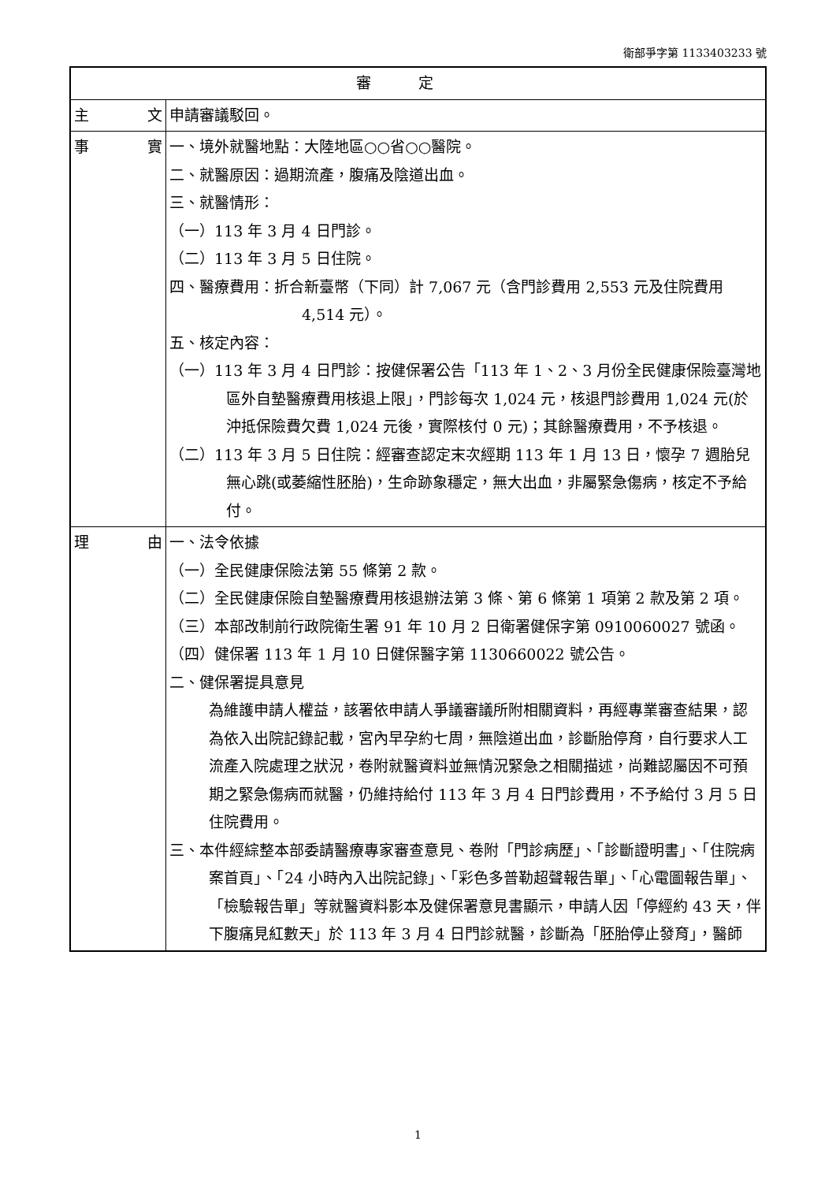衛部爭字第 1133403233 號
| 審定 | |
| --- | --- |
| 主 文 | 申請審議駁回。 |
| 事 實 | 一、境外就醫地點：大陸地區○○省○○醫院。 二、就醫原因：過期流產，腹痛及陰道出血。 三、就醫情形： （一）113 年 3 月 4 日門診。 （二）113 年 3 月 5 日住院。 四、醫療費用：折合新臺幣（下同）計 7,067 元（含門診費用 2,553 元及住院費用 4,514 元）。 五、核定內容： （一）113 年 3 月 4 日門診：按健保署公告「113 年 1、2、3 月份全民健康保險臺灣地區外自墊醫療費用核退上限」，門診每次 1,024 元，核退門診費用 1,024 元(於沖抵保險費欠費 1,024 元後，實際核付 0 元)；其餘醫療費用，不予核退。 （二）113 年 3 月 5 日住院：經審查認定末次經期 113 年 1 月 13 日，懷孕 7 週胎兒無心跳(或萎縮性胚胎)，生命跡象穩定，無大出血，非屬緊急傷病，核定不予給付。 |
| 理 由 | 一、法令依據 （一）全民健康保險法第 55 條第 2 款。 （二）全民健康保險自墊醫療費用核退辦法第 3 條、第 6 條第 1 項第 2 款及第 2 項。 （三）本部改制前行政院衛生署 91 年 10 月 2 日衛署健保字第 0910060027 號函。 （四）健保署 113 年 1 月 10 日健保醫字第 1130660022 號公告。 二、健保署提具意見 為維護申請人權益，該署依申請人爭議審議所附相關資料，再經專業審查結果，認為依入出院記錄記載，宮內早孕約七周，無陰道出血，診斷胎停育，自行要求人工流產入院處理之狀況，卷附就醫資料並無情況緊急之相關描述，尚難認屬因不可預期之緊急傷病而就醫，仍維持給付 113 年 3 月 4 日門診費用，不予給付 3 月 5 日住院費用。 三、本件經綜整本部委請醫療專家審查意見、卷附「門診病歷」、「診斷證明書」、「住院病案首頁」、「24 小時內入出院記錄」、「彩色多普勒超聲報告單」、「心電圖報告單」、「檢驗報告單」等就醫資料影本及健保署意見書顯示，申請人因「停經約 43 天，伴下腹痛見紅數天」於 113 年 3 月 4 日門診就醫，診斷為「胚胎停止發育」，醫師 |
1